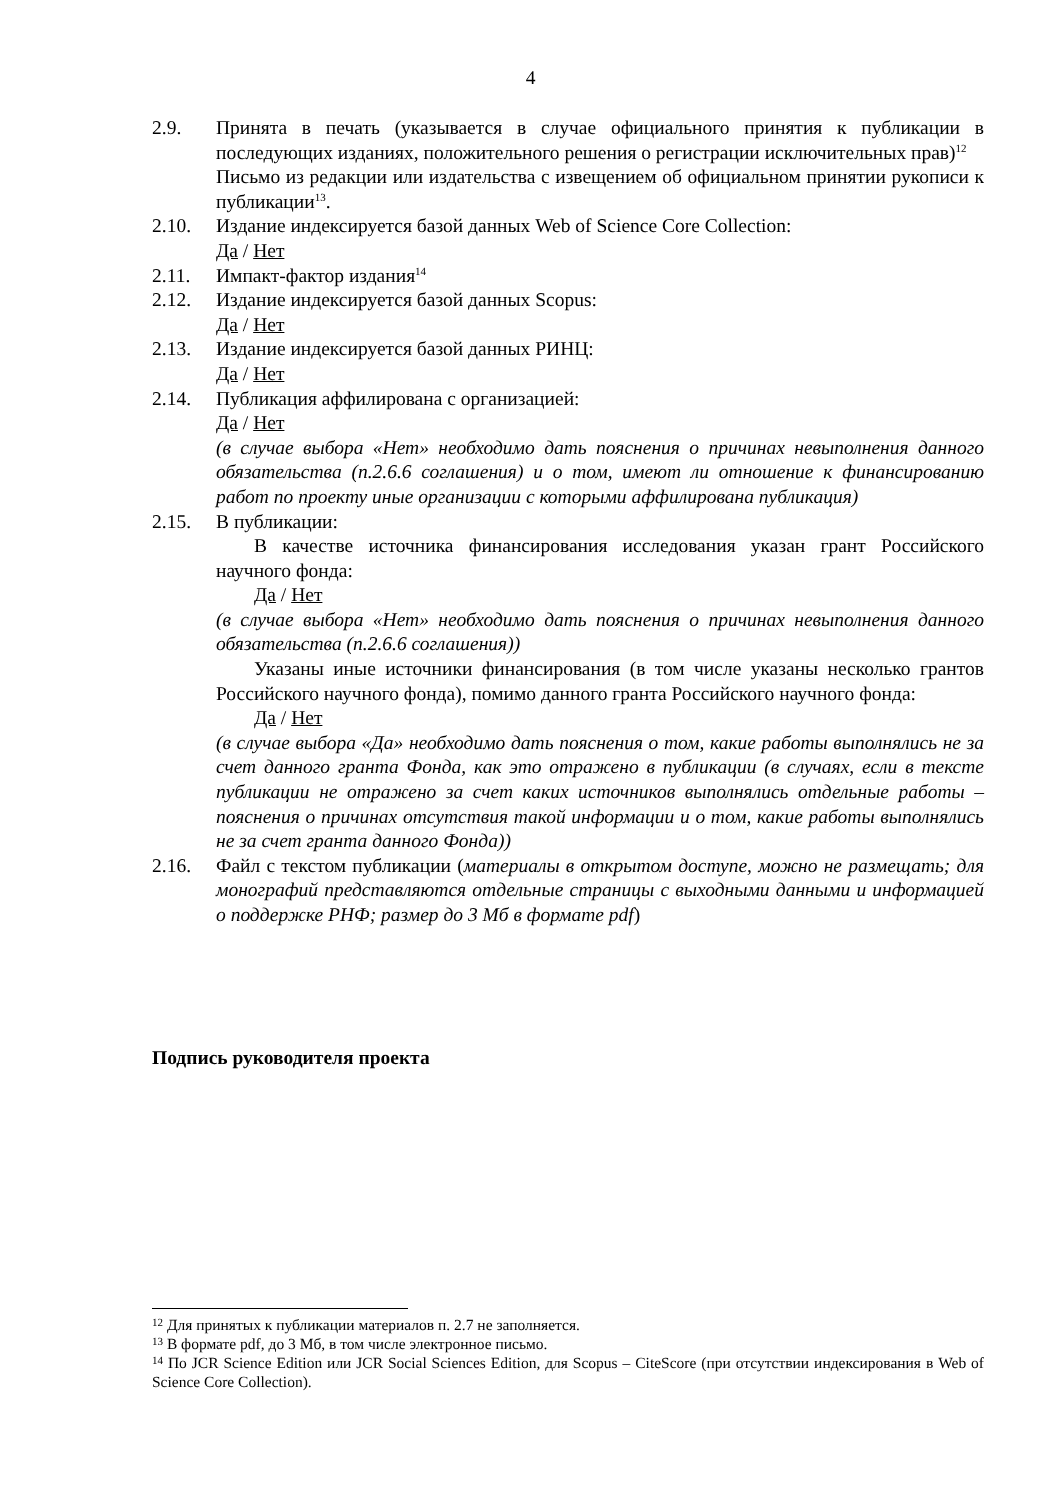4
2.9. Принята в печать (указывается в случае официального принятия к публикации в последующих изданиях, положительного решения о регистрации исключительных прав)<sup>12</sup>
Письмо из редакции или издательства с извещением об официальном принятии рукописи к публикации<sup>13</sup>.
2.10. Издание индексируется базой данных Web of Science Core Collection:
Да / Нет
2.11. Импакт-фактор издания<sup>14</sup>
2.12. Издание индексируется базой данных Scopus:
Да / Нет
2.13. Издание индексируется базой данных РИНЦ:
Да / Нет
2.14. Публикация аффилирована с организацией:
Да / Нет
(в случае выбора «Нет» необходимо дать пояснения о причинах невыполнения данного обязательства (п.2.6.6 соглашения) и о том, имеют ли отношение к финансированию работ по проекту иные организации с которыми аффилирована публикация)
2.15. В публикации:
В качестве источника финансирования исследования указан грант Российского научного фонда:
Да / Нет
(в случае выбора «Нет» необходимо дать пояснения о причинах невыполнения данного обязательства (п.2.6.6 соглашения))
Указаны иные источники финансирования (в том числе указаны несколько грантов Российского научного фонда), помимо данного гранта Российского научного фонда:
Да / Нет
(в случае выбора «Да» необходимо дать пояснения о том, какие работы выполнялись не за счет данного гранта Фонда, как это отражено в публикации (в случаях, если в тексте публикации не отражено за счет каких источников выполнялись отдельные работы – пояснения о причинах отсутствия такой информации и о том, какие работы выполнялись не за счет гранта данного Фонда))
2.16. Файл с текстом публикации (материалы в открытом доступе, можно не размещать; для монографий представляются отдельные страницы с выходными данными и информацией о поддержке РНФ; размер до 3 Мб в формате pdf)
Подпись руководителя проекта
<sup>12</sup> Для принятых к публикации материалов п. 2.7 не заполняется.
<sup>13</sup> В формате pdf, до 3 Мб, в том числе электронное письмо.
<sup>14</sup> По JCR Science Edition или JCR Social Sciences Edition, для Scopus – CiteScore (при отсутствии индексирования в Web of Science Core Collection).